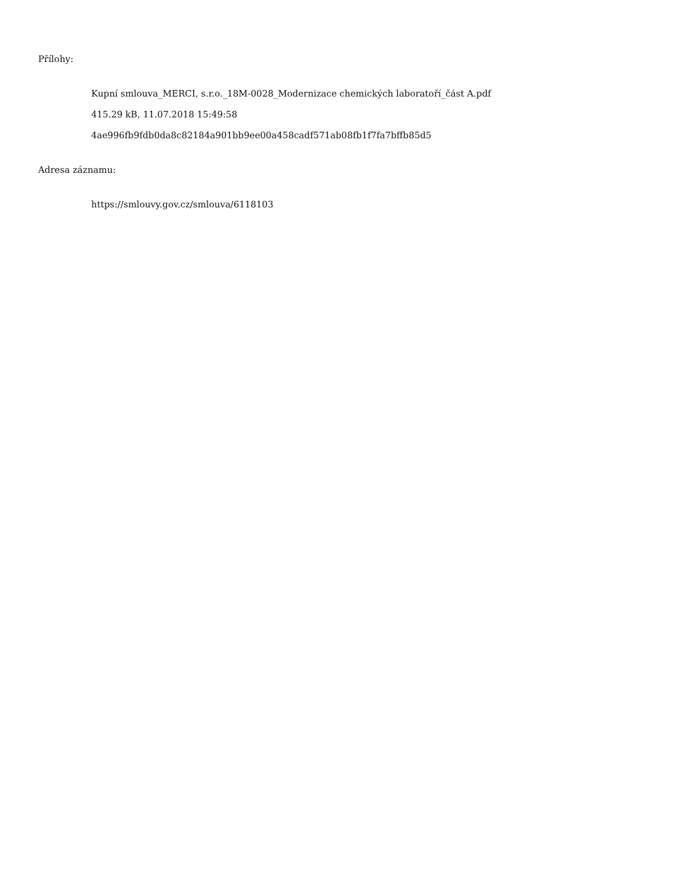Přílohy:
Kupní smlouva_MERCI, s.r.o._18M-0028_Modernizace chemických laboratoří_část A.pdf
415.29 kB, 11.07.2018 15:49:58
4ae996fb9fdb0da8c82184a901bb9ee00a458cadf571ab08fb1f7fa7bffb85d5
Adresa záznamu:
https://smlouvy.gov.cz/smlouva/6118103